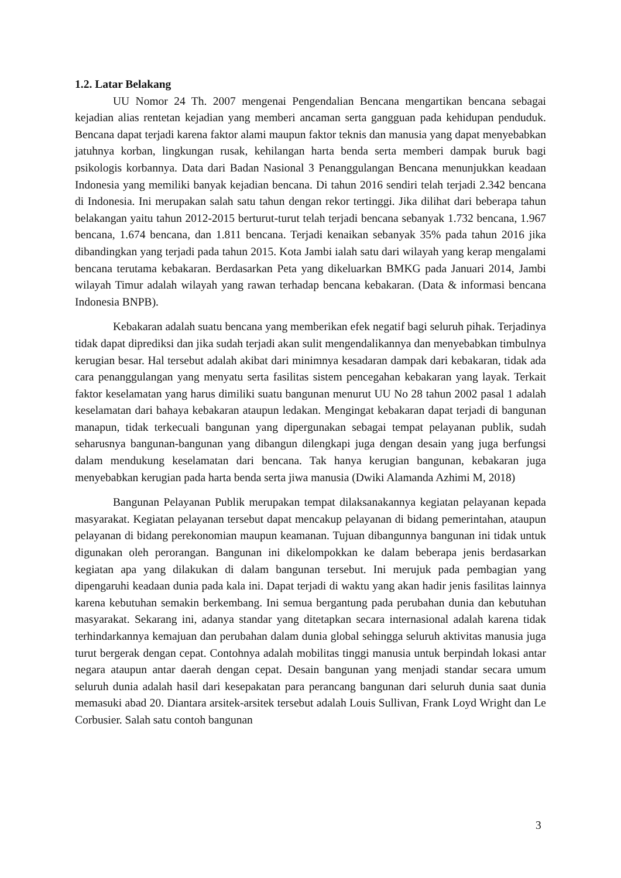1.2. Latar Belakang
UU Nomor 24 Th. 2007 mengenai Pengendalian Bencana mengartikan bencana sebagai kejadian alias rentetan kejadian yang memberi ancaman serta gangguan pada kehidupan penduduk. Bencana dapat terjadi karena faktor alami maupun faktor teknis dan manusia yang dapat menyebabkan jatuhnya korban, lingkungan rusak, kehilangan harta benda serta memberi dampak buruk bagi psikologis korbannya. Data dari Badan Nasional 3 Penanggulangan Bencana menunjukkan keadaan Indonesia yang memiliki banyak kejadian bencana. Di tahun 2016 sendiri telah terjadi 2.342 bencana di Indonesia. Ini merupakan salah satu tahun dengan rekor tertinggi. Jika dilihat dari beberapa tahun belakangan yaitu tahun 2012-2015 berturut-turut telah terjadi bencana sebanyak 1.732 bencana, 1.967 bencana, 1.674 bencana, dan 1.811 bencana. Terjadi kenaikan sebanyak 35% pada tahun 2016 jika dibandingkan yang terjadi pada tahun 2015. Kota Jambi ialah satu dari wilayah yang kerap mengalami bencana terutama kebakaran. Berdasarkan Peta yang dikeluarkan BMKG pada Januari 2014, Jambi wilayah Timur adalah wilayah yang rawan terhadap bencana kebakaran. (Data & informasi bencana Indonesia BNPB).
Kebakaran adalah suatu bencana yang memberikan efek negatif bagi seluruh pihak. Terjadinya tidak dapat diprediksi dan jika sudah terjadi akan sulit mengendalikannya dan menyebabkan timbulnya kerugian besar. Hal tersebut adalah akibat dari minimnya kesadaran dampak dari kebakaran, tidak ada cara penanggulangan yang menyatu serta fasilitas sistem pencegahan kebakaran yang layak. Terkait faktor keselamatan yang harus dimiliki suatu bangunan menurut UU No 28 tahun 2002 pasal 1 adalah keselamatan dari bahaya kebakaran ataupun ledakan. Mengingat kebakaran dapat terjadi di bangunan manapun, tidak terkecuali bangunan yang dipergunakan sebagai tempat pelayanan publik, sudah seharusnya bangunan-bangunan yang dibangun dilengkapi juga dengan desain yang juga berfungsi dalam mendukung keselamatan dari bencana. Tak hanya kerugian bangunan, kebakaran juga menyebabkan kerugian pada harta benda serta jiwa manusia (Dwiki Alamanda Azhimi M, 2018)
Bangunan Pelayanan Publik merupakan tempat dilaksanakannya kegiatan pelayanan kepada masyarakat. Kegiatan pelayanan tersebut dapat mencakup pelayanan di bidang pemerintahan, ataupun pelayanan di bidang perekonomian maupun keamanan. Tujuan dibangunnya bangunan ini tidak untuk digunakan oleh perorangan. Bangunan ini dikelompokkan ke dalam beberapa jenis berdasarkan kegiatan apa yang dilakukan di dalam bangunan tersebut. Ini merujuk pada pembagian yang dipengaruhi keadaan dunia pada kala ini. Dapat terjadi di waktu yang akan hadir jenis fasilitas lainnya karena kebutuhan semakin berkembang. Ini semua bergantung pada perubahan dunia dan kebutuhan masyarakat. Sekarang ini, adanya standar yang ditetapkan secara internasional adalah karena tidak terhindarkannya kemajuan dan perubahan dalam dunia global sehingga seluruh aktivitas manusia juga turut bergerak dengan cepat. Contohnya adalah mobilitas tinggi manusia untuk berpindah lokasi antar negara ataupun antar daerah dengan cepat. Desain bangunan yang menjadi standar secara umum seluruh dunia adalah hasil dari kesepakatan para perancang bangunan dari seluruh dunia saat dunia memasuki abad 20. Diantara arsitek-arsitek tersebut adalah Louis Sullivan, Frank Loyd Wright dan Le Corbusier. Salah satu contoh bangunan
3